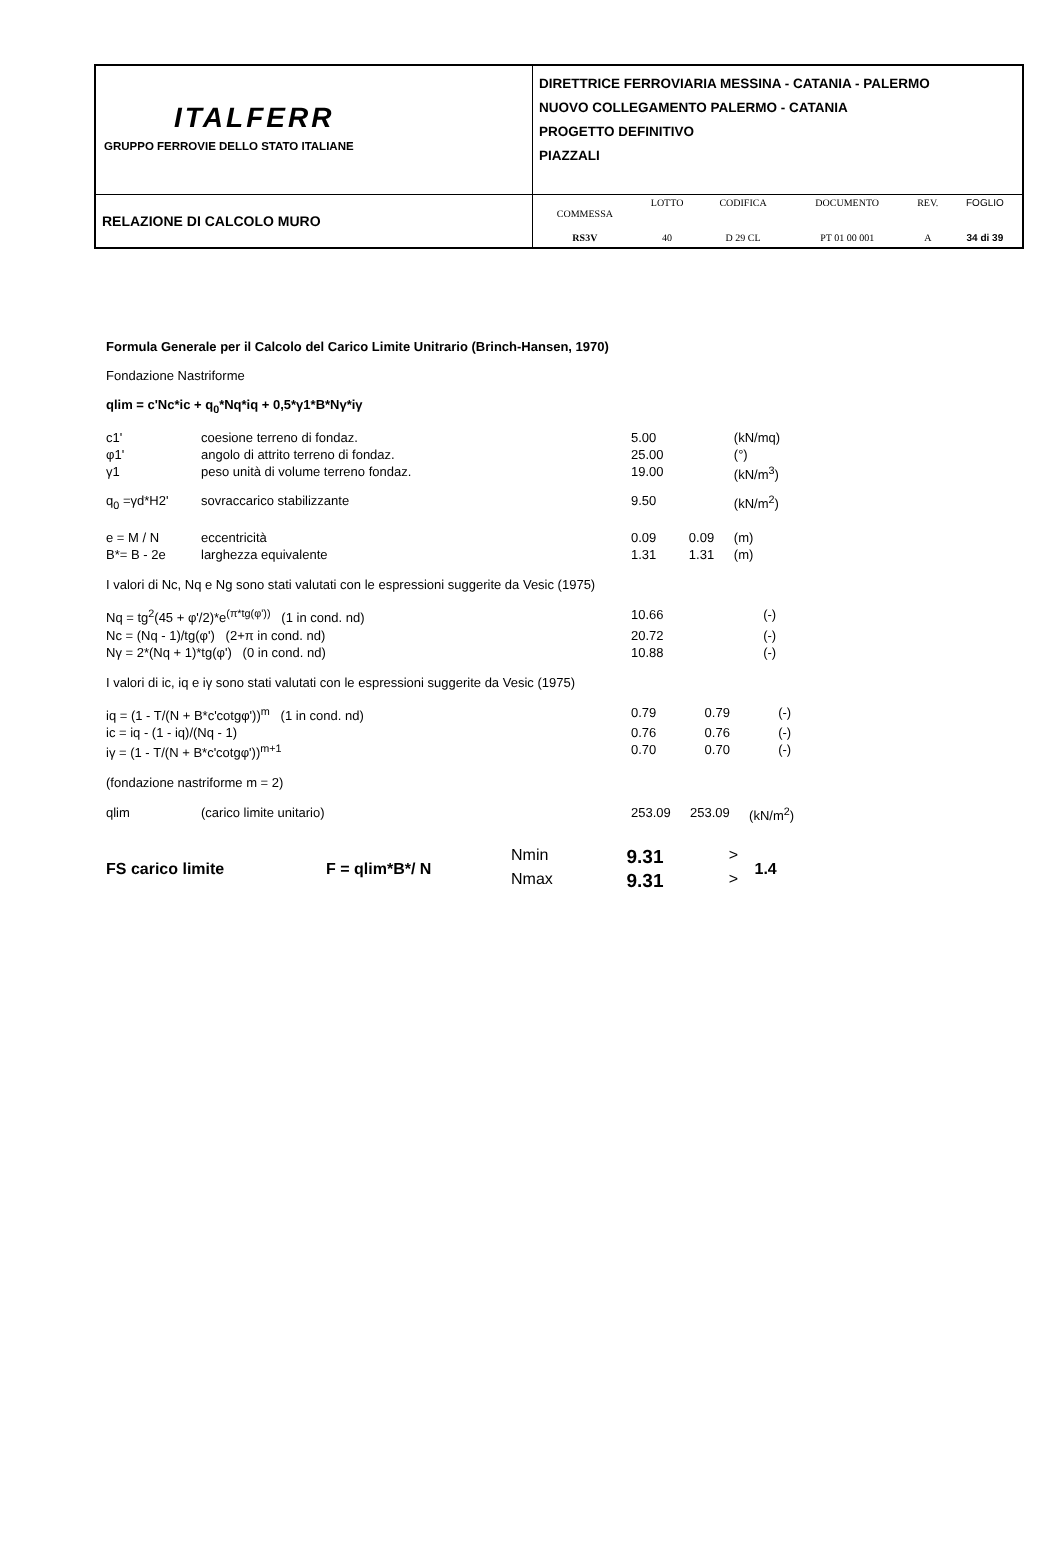| ITALFERR GRUPPO FERROVIE DELLO STATO ITALIANE | DIRETTRICE FERROVIARIA MESSINA - CATANIA - PALERMO NUOVO COLLEGAMENTO PALERMO - CATANIA PROGETTO DEFINITIVO PIAZZALI |
| RELAZIONE DI CALCOLO MURO | / COMMESSA / LOTTO / CODIFICA / DOCUMENTO / REV. / FOGLIO / / RS3V / 40 / D 29 CL / PT 01 00 001 / A / 34 di 39 / |
Formula Generale per il Calcolo del Carico Limite Unitrario (Brinch-Hansen, 1970)
Fondazione Nastriforme
qlim = c'Nc*ic + q<sub>0</sub>*Nq*iq + 0,5*γ1*B*Nγ*iγ
| c1' | coesione terreno di fondaz. | 5.00 | | (kN/mq) |
| φ1' | angolo di attrito terreno di fondaz. | 25.00 | | (°) |
| γ1 | peso unità di volume terreno fondaz. | 19.00 | | (kN/m<sup>3</sup>) |
| q<sub>0</sub> =γd*H2' | sovraccarico stabilizzante | 9.50 | | (kN/m<sup>2</sup>) |
| e = M / N | eccentricità | 0.09 | 0.09 | (m) |
| B*= B - 2e | larghezza equivalente | 1.31 | 1.31 | (m) |
I valori di Nc, Nq e Ng sono stati valutati con le espressioni suggerite da Vesic (1975)
| Nq = tg<sup>2</sup>(45 + φ'/2)*e<sup>(π*tg(φ'))</sup> (1 in cond. nd) | 10.66 | | (-) |
| Nc = (Nq - 1)/tg(φ') (2+π in cond. nd) | 20.72 | | (-) |
| Nγ = 2*(Nq + 1)*tg(φ') (0 in cond. nd) | 10.88 | | (-) |
I valori di ic, iq e iγ sono stati valutati con le espressioni suggerite da Vesic (1975)
| iq = (1 - T/(N + B*c'cotgφ'))<sup>m</sup> (1 in cond. nd) | 0.79 | 0.79 | (-) |
| ic = iq - (1 - iq)/(Nq - 1) | 0.76 | 0.76 | (-) |
| iγ = (1 - T/(N + B*c'cotgφ'))<sup>m+1</sup> | 0.70 | 0.70 | (-) |
(fondazione nastriforme m = 2)
| qlim | (carico limite unitario) | 253.09 | 253.09 | (kN/m<sup>2</sup>) |
| FS carico limite | F = qlim*B*/ N | Nmin | 9.31 | > | 1.4 |
| | | Nmax | 9.31 | > | |